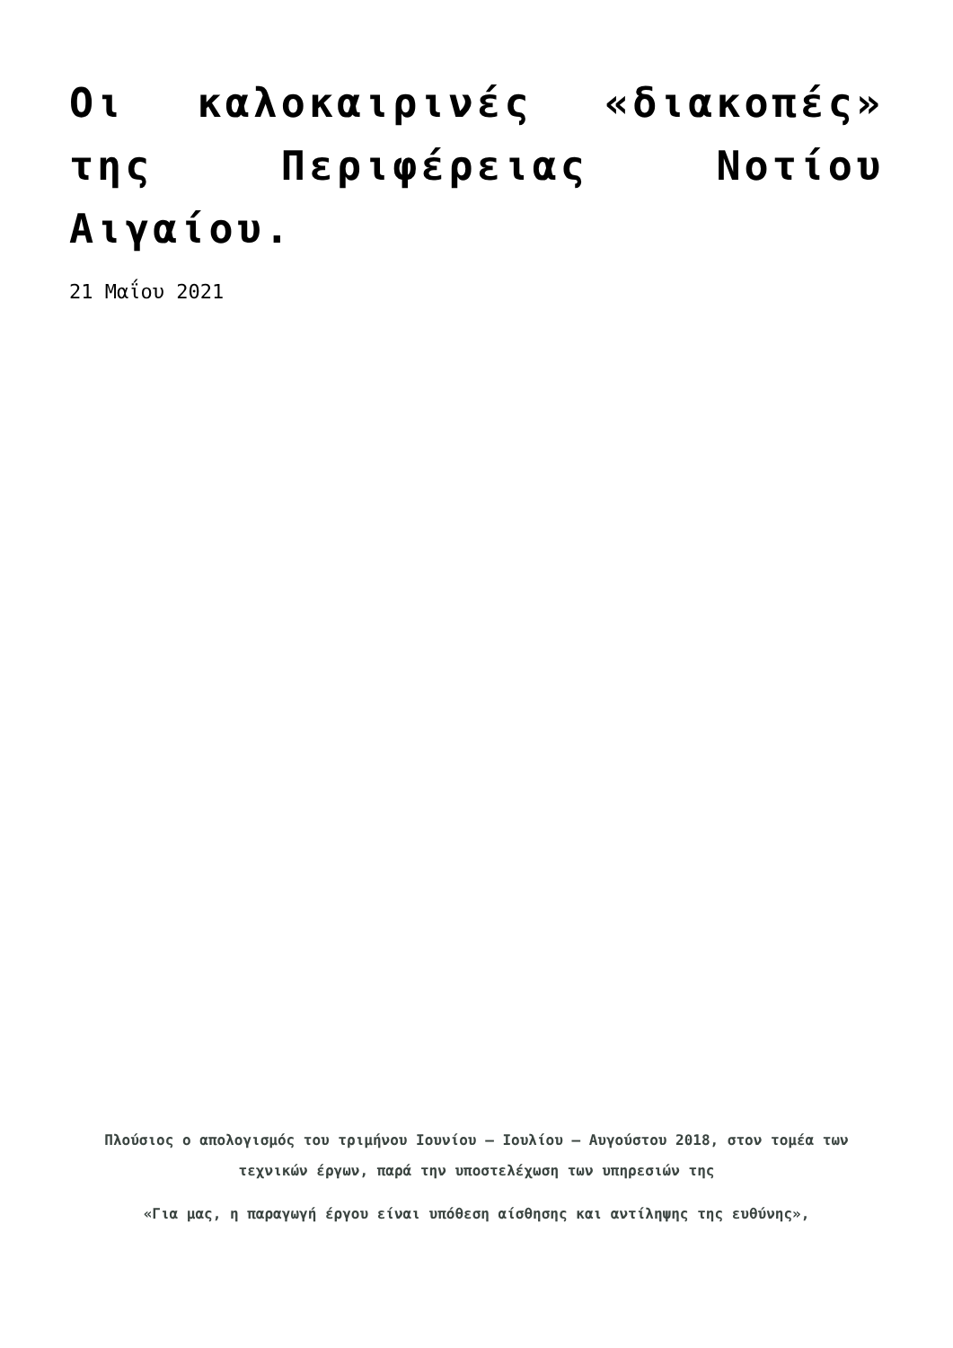Οι καλοκαιρινές «διακοπές» της Περιφέρειας Νοτίου Αιγαίου.
21 Μαΐου 2021
Πλούσιος ο απολογισμός του τριμήνου Ιουνίου – Ιουλίου – Αυγούστου 2018, στον τομέα των τεχνικών έργων, παρά την υποστελέχωση των υπηρεσιών της
«Για μας, η παραγωγή έργου είναι υπόθεση αίσθησης και αντίληψης της ευθύνης»,